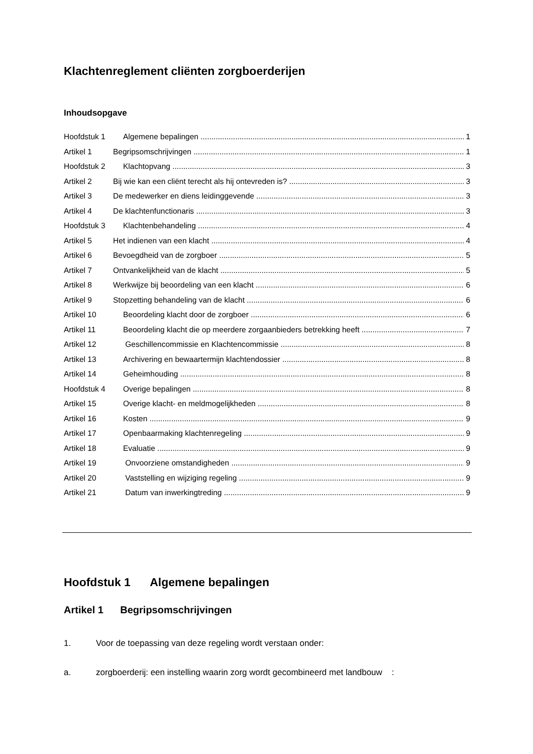Klachtenreglement cliënten zorgboerderijen
Inhoudsopgave
Hoofdstuk 1 Algemene bepalingen 1
Artikel 1 Begripsomschrijvingen 1
Hoofdstuk 2 Klachtopvang 3
Artikel 2 Bij wie kan een cliënt terecht als hij ontevreden is? 3
Artikel 3 De medewerker en diens leidinggevende 3
Artikel 4 De klachtenfunctionaris 3
Hoofdstuk 3 Klachtenbehandeling 4
Artikel 5 Het indienen van een klacht 4
Artikel 6 Bevoegdheid van de zorgboer 5
Artikel 7 Ontvankelijkheid van de klacht 5
Artikel 8 Werkwijze bij beoordeling van een klacht 6
Artikel 9 Stopzetting behandeling van de klacht 6
Artikel 10 Beoordeling klacht door de zorgboer 6
Artikel 11 Beoordeling klacht die op meerdere zorgaanbieders betrekking heeft 7
Artikel 12 Geschillencommissie en Klachtencommissie 8
Artikel 13 Archivering en bewaartermijn klachtendossier 8
Artikel 14 Geheimhouding 8
Hoofdstuk 4 Overige bepalingen 8
Artikel 15 Overige klacht- en meldmogelijkheden 8
Artikel 16 Kosten 9
Artikel 17 Openbaarmaking klachtenregeling 9
Artikel 18 Evaluatie 9
Artikel 19 Onvoorziene omstandigheden 9
Artikel 20 Vaststelling en wijziging regeling 9
Artikel 21 Datum van inwerkingtreding 9
Hoofdstuk 1 Algemene bepalingen
Artikel 1 Begripsomschrijvingen
1. Voor de toepassing van deze regeling wordt verstaan onder:
a. zorgboerderij: een instelling waarin zorg wordt gecombineerd met landbouw :